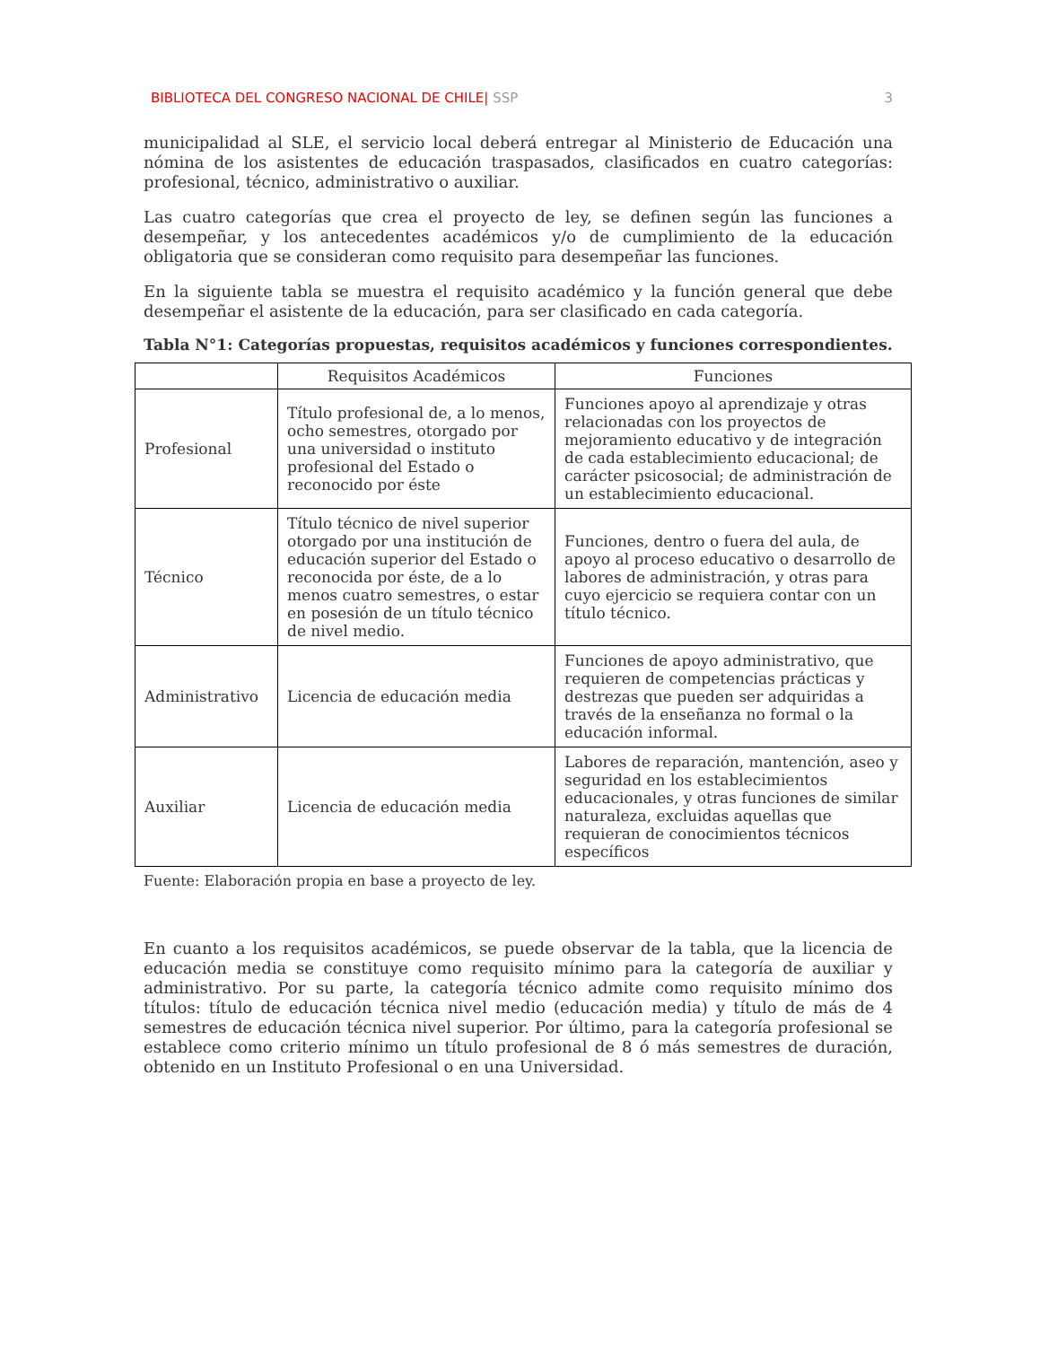BIBLIOTECA DEL CONGRESO NACIONAL DE CHILE| SSP 3
municipalidad al SLE, el servicio local deberá entregar al Ministerio de Educación una nómina de los asistentes de educación traspasados, clasificados en cuatro categorías: profesional, técnico, administrativo o auxiliar.
Las cuatro categorías que crea el proyecto de ley, se definen según las funciones a desempeñar, y los antecedentes académicos y/o de cumplimiento de la educación obligatoria que se consideran como requisito para desempeñar las funciones.
En la siguiente tabla se muestra el requisito académico y la función general que debe desempeñar el asistente de la educación, para ser clasificado en cada categoría.
Tabla N°1: Categorías propuestas, requisitos académicos y funciones correspondientes.
| | Requisitos Académicos | Funciones |
| --- | --- | --- |
| Profesional | Título profesional de, a lo menos, ocho semestres, otorgado por una universidad o instituto profesional del Estado o reconocido por éste | Funciones apoyo al aprendizaje y otras relacionadas con los proyectos de mejoramiento educativo y de integración de cada establecimiento educacional; de carácter psicosocial; de administración de un establecimiento educacional. |
| Técnico | Título técnico de nivel superior otorgado por una institución de educación superior del Estado o reconocida por éste, de a lo menos cuatro semestres, o estar en posesión de un título técnico de nivel medio. | Funciones, dentro o fuera del aula, de apoyo al proceso educativo o desarrollo de labores de administración, y otras para cuyo ejercicio se requiera contar con un título técnico. |
| Administrativo | Licencia de educación media | Funciones de apoyo administrativo, que requieren de competencias prácticas y destrezas que pueden ser adquiridas a través de la enseñanza no formal o la educación informal. |
| Auxiliar | Licencia de educación media | Labores de reparación, mantención, aseo y seguridad en los establecimientos educacionales, y otras funciones de similar naturaleza, excluidas aquellas que requieran de conocimientos técnicos específicos |
Fuente: Elaboración propia en base a proyecto de ley.
En cuanto a los requisitos académicos, se puede observar de la tabla, que la licencia de educación media se constituye como requisito mínimo para la categoría de auxiliar y administrativo. Por su parte, la categoría técnico admite como requisito mínimo dos títulos: título de educación técnica nivel medio (educación media) y título de más de 4 semestres de educación técnica nivel superior. Por último, para la categoría profesional se establece como criterio mínimo un título profesional de 8 ó más semestres de duración, obtenido en un Instituto Profesional o en una Universidad.